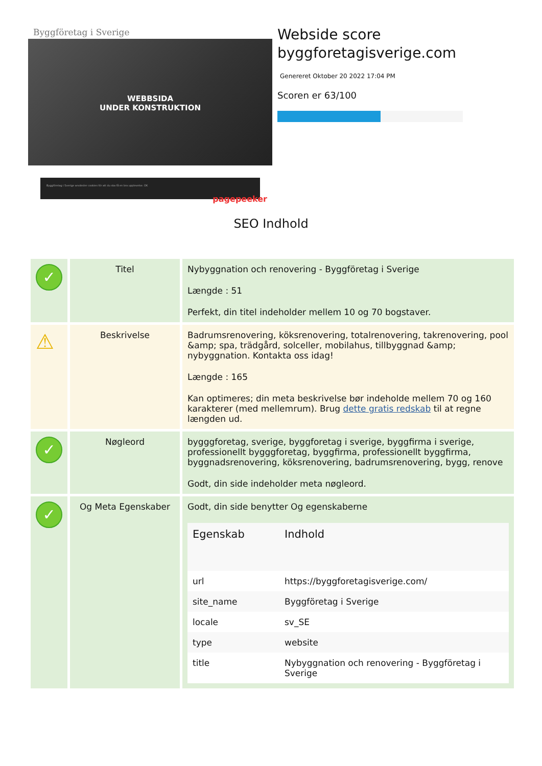Byggföretag i Sverige
WEBBSIDA
UNDER KONSTRUKTION
Byggföretag i Sverige använder cookies för att du ska få en bra upplevelse. OK
pagepeeker
Webside score
byggforetagisverige.com
Genereret Oktober 20 2022 17:04 PM
Scoren er 63/100
SEO Indhold
| ✓ | Titel | Nybyggnation och renovering - Byggföretag i Sverige Længde : 51 Perfekt, din titel indeholder mellem 10 og 70 bogstaver. |
| ⚠ | Beskrivelse | Badrumsrenovering, köksrenovering, totalrenovering, takrenovering, pool &amp; spa, trädgård, solceller, mobilahus, tillbyggnad &amp; nybyggnation. Kontakta oss idag! Længde : 165 Kan optimeres; din meta beskrivelse bør indeholde mellem 70 og 160 karakterer (med mellemrum). Brug dette gratis redskab til at regne længden ud. |
| ✓ | Nøgleord | bygggforetag, sverige, byggforetag i sverige, byggfirma i sverige, professionellt bygggforetag, byggfirma, professionellt byggfirma, byggnadsrenovering, köksrenovering, badrumsrenovering, bygg, renove Godt, din side indeholder meta nøgleord. |
| ✓ | Og Meta Egenskaber | Godt, din side benytter Og egenskaberne / Egenskab / Indhold / / --- / --- / / url / https://byggforetagisverige.com/ / / site_name / Byggföretag i Sverige / / locale / sv_SE / / type / website / / title / Nybyggnation och renovering - Byggföretag i Sverige / |